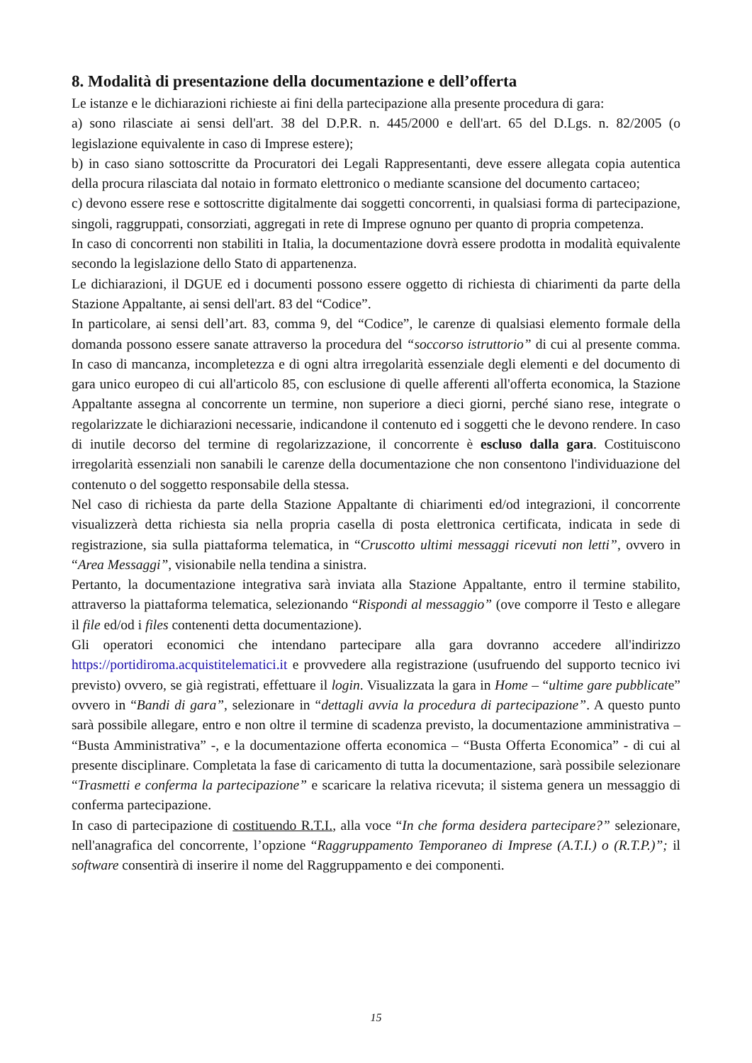8. Modalità di presentazione della documentazione e dell’offerta
Le istanze e le dichiarazioni richieste ai fini della partecipazione alla presente procedura di gara:
a) sono rilasciate ai sensi dell'art. 38 del D.P.R. n. 445/2000 e dell'art. 65 del D.Lgs. n. 82/2005 (o legislazione equivalente in caso di Imprese estere);
b) in caso siano sottoscritte da Procuratori dei Legali Rappresentanti, deve essere allegata copia autentica della procura rilasciata dal notaio in formato elettronico o mediante scansione del documento cartaceo;
c) devono essere rese e sottoscritte digitalmente dai soggetti concorrenti, in qualsiasi forma di partecipazione, singoli, raggruppati, consorziati, aggregati in rete di Imprese ognuno per quanto di propria competenza.
In caso di concorrenti non stabiliti in Italia, la documentazione dovrà essere prodotta in modalità equivalente secondo la legislazione dello Stato di appartenenza.
Le dichiarazioni, il DGUE ed i documenti possono essere oggetto di richiesta di chiarimenti da parte della Stazione Appaltante, ai sensi dell'art. 83 del “Codice”.
In particolare, ai sensi dell’art. 83, comma 9, del “Codice”, le carenze di qualsiasi elemento formale della domanda possono essere sanate attraverso la procedura del “soccorso istruttorio” di cui al presente comma. In caso di mancanza, incompletezza e di ogni altra irregolarità essenziale degli elementi e del documento di gara unico europeo di cui all'articolo 85, con esclusione di quelle afferenti all'offerta economica, la Stazione Appaltante assegna al concorrente un termine, non superiore a dieci giorni, perché siano rese, integrate o regolarizzate le dichiarazioni necessarie, indicandone il contenuto ed i soggetti che le devono rendere. In caso di inutile decorso del termine di regolarizzazione, il concorrente è escluso dalla gara. Costituiscono irregolarità essenziali non sanabili le carenze della documentazione che non consentono l'individuazione del contenuto o del soggetto responsabile della stessa.
Nel caso di richiesta da parte della Stazione Appaltante di chiarimenti ed/od integrazioni, il concorrente visualizzerà detta richiesta sia nella propria casella di posta elettronica certificata, indicata in sede di registrazione, sia sulla piattaforma telematica, in “Cruscotto ultimi messaggi ricevuti non letti”, ovvero in “Area Messaggi”, visionabile nella tendina a sinistra.
Pertanto, la documentazione integrativa sarà inviata alla Stazione Appaltante, entro il termine stabilito, attraverso la piattaforma telematica, selezionando “Rispondi al messaggio” (ove comporre il Testo e allegare il file ed/od i files contenenti detta documentazione).
Gli operatori economici che intendano partecipare alla gara dovranno accedere all'indirizzo https://portidiroma.acquistitelematici.it e provvedere alla registrazione (usufruendo del supporto tecnico ivi previsto) ovvero, se già registrati, effettuare il login. Visualizzata la gara in Home – “ultime gare pubblicate” ovvero in “Bandi di gara”, selezionare in “dettagli avvia la procedura di partecipazione”. A questo punto sarà possibile allegare, entro e non oltre il termine di scadenza previsto, la documentazione amministrativa – “Busta Amministrativa” -, e la documentazione offerta economica – “Busta Offerta Economica” - di cui al presente disciplinare. Completata la fase di caricamento di tutta la documentazione, sarà possibile selezionare “Trasmetti e conferma la partecipazione” e scaricare la relativa ricevuta; il sistema genera un messaggio di conferma partecipazione.
In caso di partecipazione di costituendo R.T.I., alla voce “In che forma desidera partecipare?” selezionare, nell'anagrafica del concorrente, l’opzione “Raggruppamento Temporaneo di Imprese (A.T.I.) o (R.T.P.)”; il software consentirà di inserire il nome del Raggruppamento e dei componenti.
15